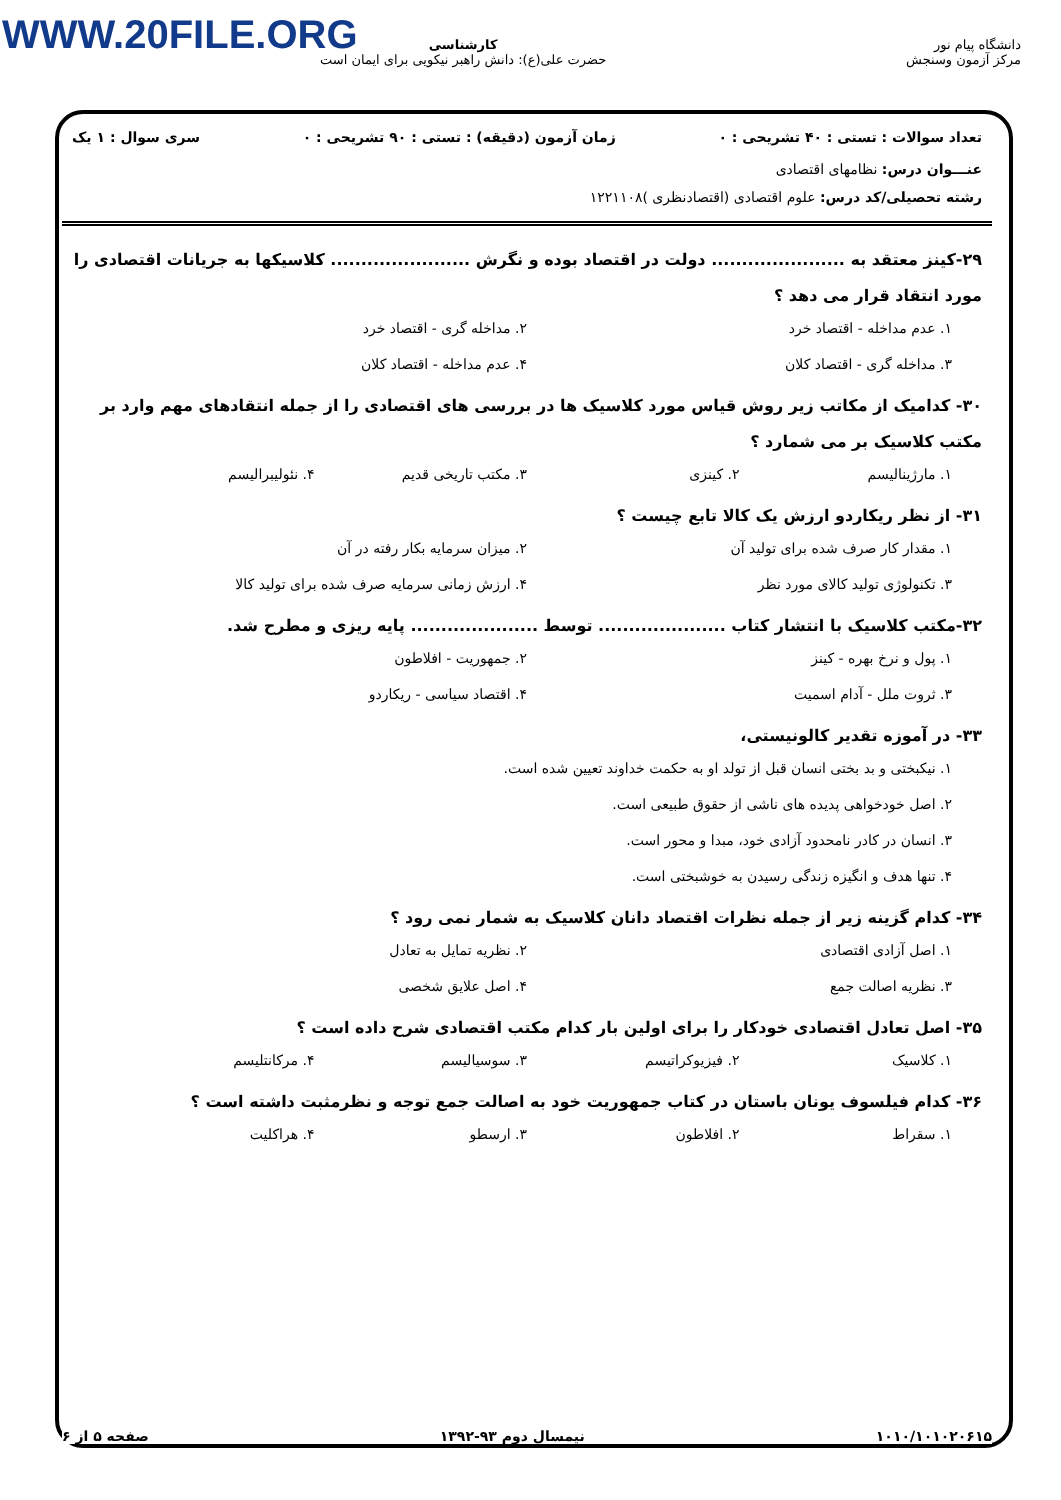WWW.20FILE.ORG
دانشگاه پیام نور
مرکز آزمون وسنجش
کارشناسی
حضرت علی(ع): دانش راهبر نیکویی برای ایمان است
تعداد سوالات : تستی : ۴۰ تشریحی : ۰ زمان آزمون (دقیقه) : تستی : ۹۰ تشریحی : ۰ سری سوال : ۱ یک
عنـــوان درس: نظامهای اقتصادی
رشته تحصیلی/کد درس: علوم اقتصادی (اقتصادنظری )۱۲۲۱۱۰۸
۲۹-کینز معتقد به ...................... دولت در اقتصاد بوده و نگرش ....................... کلاسیکها به جریانات اقتصادی را مورد انتقاد قرار می دهد ؟
۱. عدم مداخله - اقتصاد خرد ۲. مداخله گری - اقتصاد خرد ۳. مداخله گری - اقتصاد کلان ۴. عدم مداخله - اقتصاد کلان
۳۰- کدامیک از مکاتب زیر روش قیاس مورد کلاسیک ها در بررسی های اقتصادی را از جمله انتقادهای مهم وارد بر مکتب کلاسیک بر می شمارد ؟
۱. مارژینالیسم ۲. کینزی ۳. مکتب تاریخی قدیم ۴. نئولیبرالیسم
۳۱- از نظر ریکاردو ارزش یک کالا تابع چیست ؟
۱. مقدار کار صرف شده برای تولید آن ۲. میزان سرمایه بکار رفته در آن ۳. تکنولوژی تولید کالای مورد نظر ۴. ارزش زمانی سرمایه صرف شده برای تولید کالا
۳۲-مکتب کلاسیک با انتشار کتاب ..................... توسط ..................... پایه ریزی و مطرح شد.
۱. پول و نرخ بهره - کینز ۲. جمهوریت - افلاطون ۳. ثروت ملل - آدام اسمیت ۴. اقتصاد سیاسی - ریکاردو
۳۳- در آموزه تقدیر کالونیستی،
۱. نیکبختی و بد بختی انسان قبل از تولد او به حکمت خداوند تعیین شده است.
۲. اصل خودخواهی پدیده های ناشی از حقوق طبیعی است.
۳. انسان در کادر نامحدود آزادی خود، مبدا و محور است.
۴. تنها هدف و انگیزه زندگی رسیدن به خوشبختی است.
۳۴- کدام گزینه زیر از جمله نظرات اقتصاد دانان کلاسیک به شمار نمی رود ؟
۱. اصل آزادی اقتصادی ۲. نظریه تمایل به تعادل ۳. نظریه اصالت جمع ۴. اصل علایق شخصی
۳۵- اصل تعادل اقتصادی خودکار را برای اولین بار کدام مکتب اقتصادی شرح داده است ؟
۱. کلاسیک ۲. فیزیوکراتیسم ۳. سوسیالیسم ۴. مرکانتلیسم
۳۶- کدام فیلسوف یونان باستان در کتاب جمهوریت خود به اصالت جمع توجه و نظرمثبت داشته است ؟
۱. سقراط ۲. افلاطون ۳. ارسطو ۴. هراکلیت
۱۰۱۰/۱۰۱۰۲۰۶۱۵ نیمسال دوم ۹۳-۱۳۹۲ صفحه ۵ از ۶